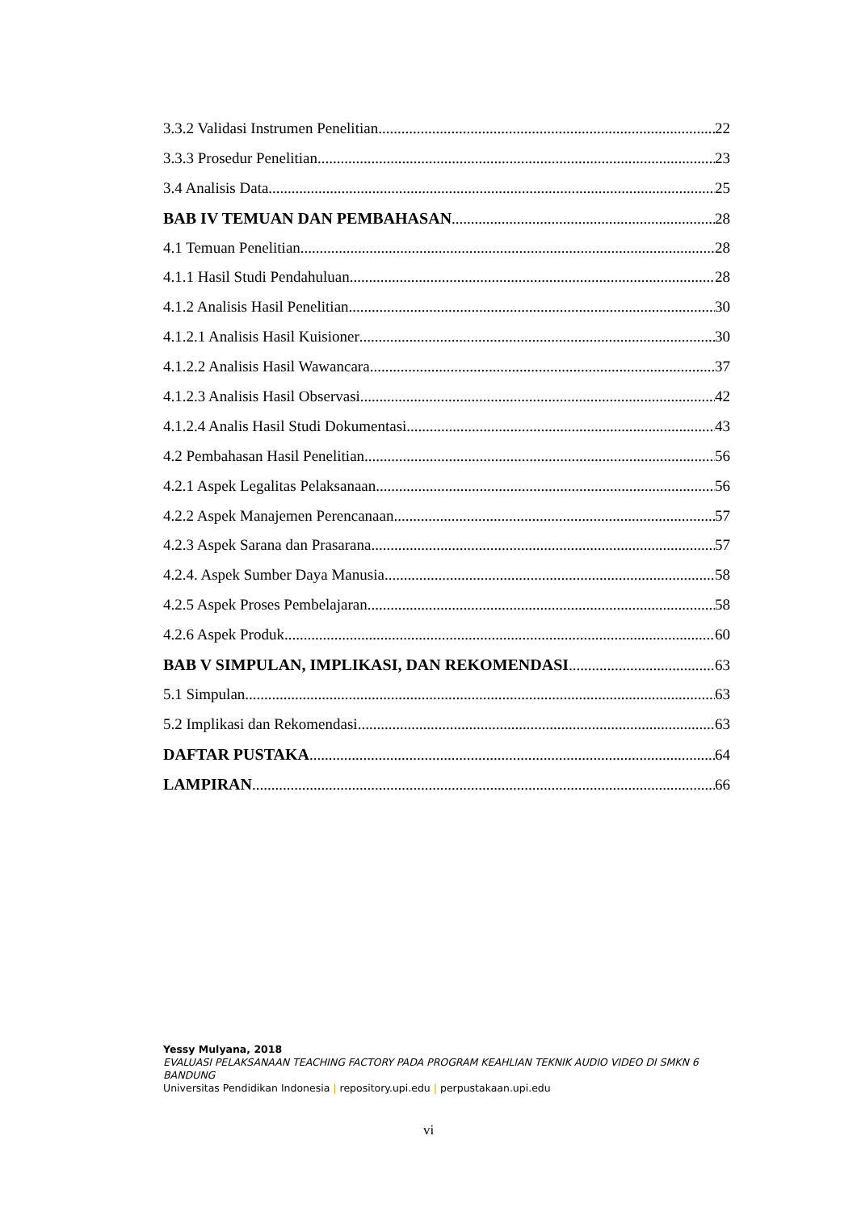3.3.2 Validasi Instrumen Penelitian 22
3.3.3 Prosedur Penelitian 23
3.4 Analisis Data 25
BAB IV TEMUAN DAN PEMBAHASAN 28
4.1 Temuan Penelitian 28
4.1.1 Hasil Studi Pendahuluan 28
4.1.2 Analisis Hasil Penelitian 30
4.1.2.1 Analisis Hasil Kuisioner 30
4.1.2.2 Analisis Hasil Wawancara 37
4.1.2.3 Analisis Hasil Observasi 42
4.1.2.4 Analis Hasil Studi Dokumentasi 43
4.2 Pembahasan Hasil Penelitian 56
4.2.1 Aspek Legalitas Pelaksanaan 56
4.2.2 Aspek Manajemen Perencanaan 57
4.2.3 Aspek Sarana dan Prasarana 57
4.2.4. Aspek Sumber Daya Manusia 58
4.2.5 Aspek Proses Pembelajaran 58
4.2.6 Aspek Produk 60
BAB V SIMPULAN, IMPLIKASI, DAN REKOMENDASI 63
5.1 Simpulan 63
5.2 Implikasi dan Rekomendasi 63
DAFTAR PUSTAKA 64
LAMPIRAN 66
Yessy Mulyana, 2018
EVALUASI PELAKSANAAN TEACHING FACTORY PADA PROGRAM KEAHLIAN TEKNIK AUDIO VIDEO DI SMKN 6 BANDUNG
Universitas Pendidikan Indonesia | repository.upi.edu | perpustakaan.upi.edu
vi